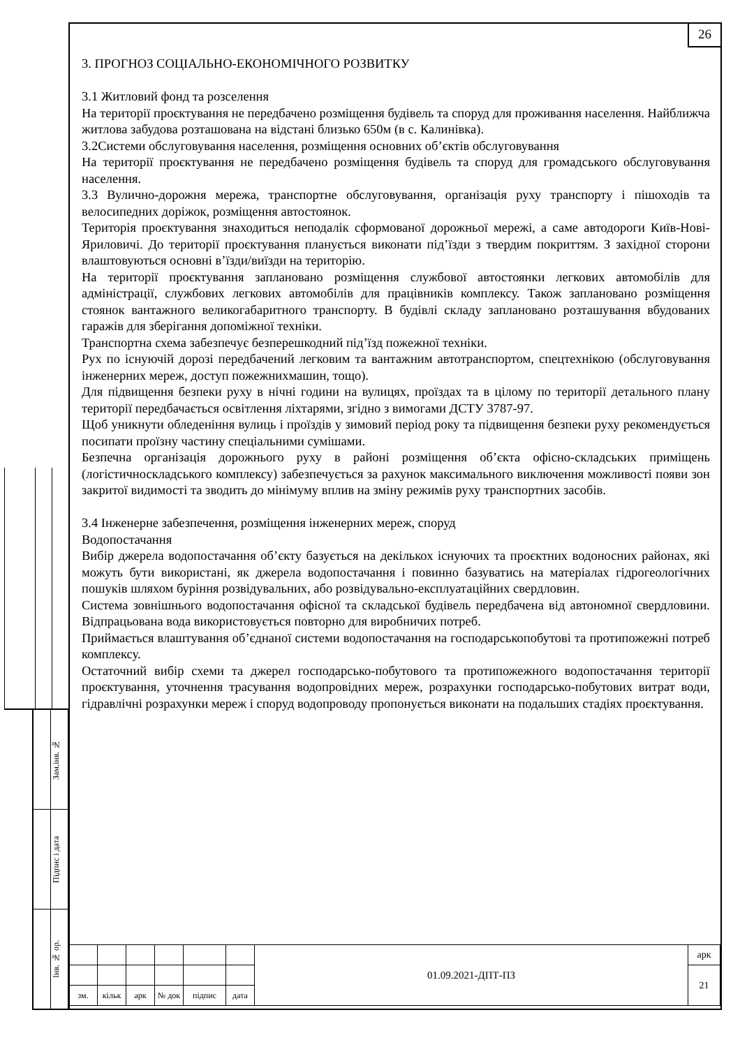Зам.інв. №
Підпис і дата
Інв. № ор.
26
3. ПРОГНОЗ СОЦІАЛЬНО-ЕКОНОМІЧНОГО РОЗВИТКУ
3.1 Житловий фонд та розселення
На території проєктування не передбачено розміщення будівель та споруд для проживання населення. Найближча житлова забудова розташована на відстані близько 650м (в с. Калинівка).
3.2Системи обслуговування населення, розміщення основних об’єктів обслуговування
На території проєктування не передбачено розміщення будівель та споруд для громадського обслуговування населення.
3.3 Вулично-дорожня мережа, транспортне обслуговування, організація руху транспорту і пішоходів та велосипедних доріжок, розміщення автостоянок.
Територія проєктування знаходиться неподалік сформованої дорожньої мережі, а саме автодороги Київ-Нові-Яриловичі. До території проєктування планується виконати під’їзди з твердим покриттям. З західної сторони влаштовуються основні в’їзди/виїзди на територію.
На території проєктування заплановано розміщення службової автостоянки легкових автомобілів для адміністрації, службових легкових автомобілів для працівників комплексу. Також заплановано розміщення стоянок вантажного великогабаритного транспорту. В будівлі складу заплановано розташування вбудованих гаражів для зберігання допоміжної техніки.
Транспортна схема забезпечує безперешкодний під’їзд пожежної техніки.
Рух по існуючій дорозі передбачений легковим та вантажним автотранспортом, спецтехнікою (обслуговування інженерних мереж, доступ пожежнихмашин, тощо).
Для підвищення безпеки руху в нічні години на вулицях, проїздах та в цілому по території детального плану території передбачається освітлення ліхтарями, згідно з вимогами ДСТУ 3787-97.
Щоб уникнути обледеніння вулиць і проїздів у зимовий період року та підвищення безпеки руху рекомендується посипати проїзну частину спеціальними сумішами.
Безпечна організація дорожнього руху в районі розміщення об’єкта офісно-складських приміщень (логістичноскладського комплексу) забезпечується за рахунок максимального виключення можливості появи зон закритої видимості та зводить до мінімуму вплив на зміну режимів руху транспортних засобів.
3.4 Інженерне забезпечення, розміщення інженерних мереж, споруд
Водопостачання
Вибір джерела водопостачання об’єкту базується на декількох існуючих та проєктних водоносних районах, які можуть бути використані, як джерела водопостачання і повинно базуватись на матеріалах гідрогеологічних пошуків шляхом буріння розвідувальних, або розвідувально-експлуатаційних свердловин.
Система зовнішнього водопостачання офісної та складської будівель передбачена від автономної свердловини. Відпрацьована вода використовується повторно для виробничих потреб.
Приймається влаштування об’єднаної системи водопостачання на господарськопобутові та протипожежні потреб комплексу.
Остаточний вибір схеми та джерел господарсько-побутового та протипожежного водопостачання території проєктування, уточнення трасування водопровідних мереж, розрахунки господарсько-побутових витрат води, гідравлічні розрахунки мереж і споруд водопроводу пропонується виконати на подальших стадіях проєктування.
| | | | | | | 01.09.2021-ДПТ-ПЗ | арк |
| | | | | | | | 21 |
| зм. | кільк | арк | № док | підпис | дата | | |